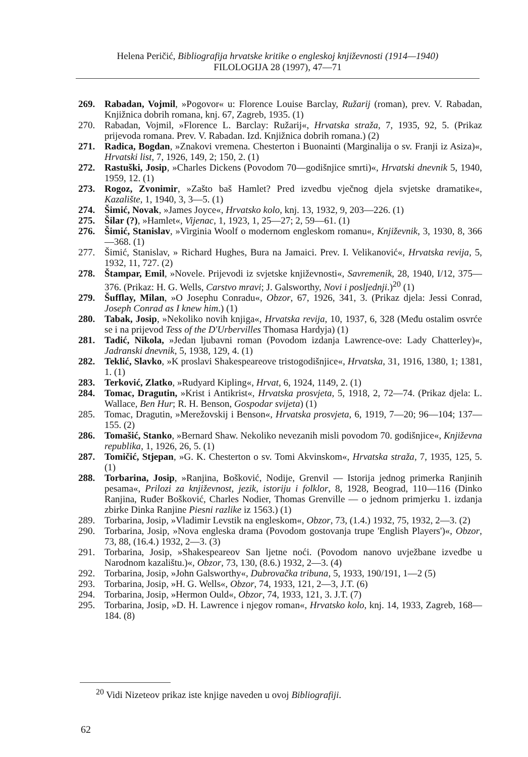Helena Peričić, Bibliografija hrvatske kritike o engleskoj književnosti (1914—1940)
FILOLOGIJA 28 (1997), 47—71
269. Rabadan, Vojmil, »Pogovor« u: Florence Louise Barclay, Ružarij (roman), prev. V. Rabadan, Knjižnica dobrih romana, knj. 67, Zagreb, 1935. (1)
270. Rabadan, Vojmil, »Florence L. Barclay: Ružarij«, Hrvatska straža, 7, 1935, 92, 5. (Prikaz prijevoda romana. Prev. V. Rabadan. Izd. Knjižnica dobrih romana.) (2)
271. Radica, Bogdan, »Znakovi vremena. Chesterton i Buonainti (Marginalija o sv. Franji iz Asiza)«, Hrvatski list, 7, 1926, 149, 2; 150, 2. (1)
272. Rastuški, Josip, »Charles Dickens (Povodom 70—godišnjice smrti)«, Hrvatski dnevnik 5, 1940, 1959, 12. (1)
273. Rogoz, Zvonimir, »Zašto baš Hamlet? Pred izvedbu vječnog djela svjetske dramatike«, Kazalište, 1, 1940, 3, 3—5. (1)
274. Šimić, Novak, »James Joyce«, Hrvatsko kolo, knj. 13, 1932, 9, 203—226. (1)
275. Šilar (?), »Hamlet«, Vijenac, 1, 1923, 1, 25—27; 2, 59—61. (1)
276. Šimić, Stanislav, »Virginia Woolf o modernom engleskom romanu«, Književnik, 3, 1930, 8, 366—368. (1)
277. Šimić, Stanislav, » Richard Hughes, Bura na Jamaici. Prev. I. Velikanović«, Hrvatska revija, 5, 1932, 11, 727. (2)
278. Štampar, Emil, »Novele. Prijevodi iz svjetske književnosti«, Savremenik, 28, 1940, I/12, 375—376. (Prikaz: H. G. Wells, Carstvo mravi; J. Galsworthy, Novi i posljednji.)<sup>20</sup> (1)
279. Šufflay, Milan, »O Josephu Conradu«, Obzor, 67, 1926, 341, 3. (Prikaz djela: Jessi Conrad, Joseph Conrad as I knew him.) (1)
280. Tabak, Josip, »Nekoliko novih knjiga«, Hrvatska revija, 10, 1937, 6, 328 (Među ostalim osvrće se i na prijevod Tess of the D'Urbervilles Thomasa Hardyja) (1)
281. Tadić, Nikola, »Jedan ljubavni roman (Povodom izdanja Lawrence-ove: Lady Chatterley)«, Jadranski dnevnik, 5, 1938, 129, 4. (1)
282. Teklić, Slavko, »K proslavi Shakespeareove tristogodišnjice«, Hrvatska, 31, 1916, 1380, 1; 1381, 1. (1)
283. Terković, Zlatko, »Rudyard Kipling«, Hrvat, 6, 1924, 1149, 2. (1)
284. Tomac, Dragutin, »Krist i Antikrist«, Hrvatska prosvjeta, 5, 1918, 2, 72—74. (Prikaz djela: L. Wallace, Ben Hur; R. H. Benson, Gospodar svijeta) (1)
285. Tomac, Dragutin, »Merežovskij i Benson«, Hrvatska prosvjeta, 6, 1919, 7—20; 96—104; 137—155. (2)
286. Tomašić, Stanko, »Bernard Shaw. Nekoliko nevezanih misli povodom 70. godišnjice«, Književna republika, 1, 1926, 26, 5. (1)
287. Tomičić, Stjepan, »G. K. Chesterton o sv. Tomi Akvinskom«, Hrvatska straža, 7, 1935, 125, 5. (1)
288. Torbarina, Josip, »Ranjina, Bošković, Nodije, Grenvil — Istorija jednog primerka Ranjinih pesama«, Prilozi za književnost, jezik, istoriju i folklor, 8, 1928, Beograd, 110—116 (Dinko Ranjina, Ruđer Bošković, Charles Nodier, Thomas Grenville — o jednom primjerku 1. izdanja zbirke Dinka Ranjine Piesni razlike iz 1563.) (1)
289. Torbarina, Josip, »Vladimir Levstik na engleskom«, Obzor, 73, (1.4.) 1932, 75, 1932, 2—3. (2)
290. Torbarina, Josip, »Nova engleska drama (Povodom gostovanja trupe 'English Players')«, Obzor, 73, 88, (16.4.) 1932, 2—3. (3)
291. Torbarina, Josip, »Shakespeareov San ljetne noći. (Povodom nanovo uvježbane izvedbe u Narodnom kazalištu.)«, Obzor, 73, 130, (8.6.) 1932, 2—3. (4)
292. Torbarina, Josip, »John Galsworthy«, Dubrovačka tribuna, 5, 1933, 190/191, 1—2 (5)
293. Torbarina, Josip, »H. G. Wells«, Obzor, 74, 1933, 121, 2—3, J.T. (6)
294. Torbarina, Josip, »Hermon Ould«, Obzor, 74, 1933, 121, 3. J.T. (7)
295. Torbarina, Josip, »D. H. Lawrence i njegov roman«, Hrvatsko kolo, knj. 14, 1933, Zagreb, 168—184. (8)
<sup>20</sup> Vidi Nizeteov prikaz iste knjige naveden u ovoj Bibliografiji.
62